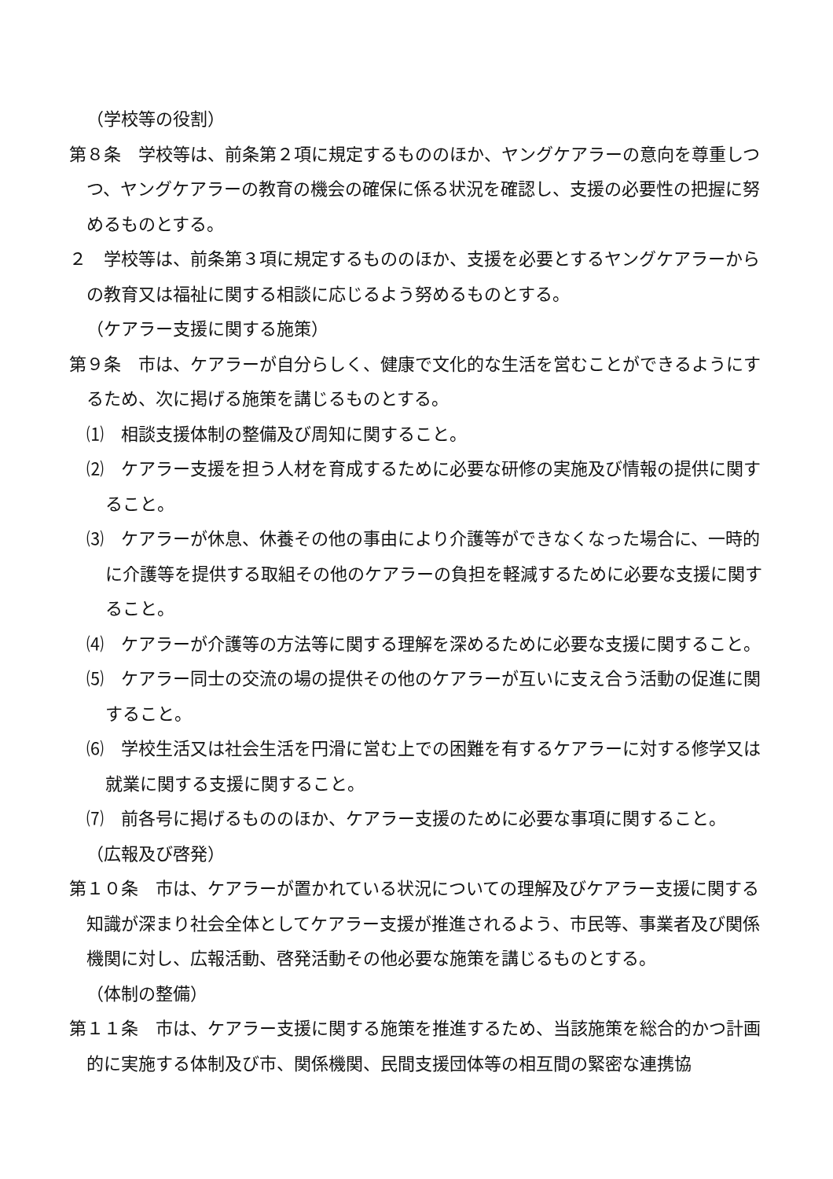（学校等の役割）
第８条　学校等は、前条第２項に規定するもののほか、ヤングケアラーの意向を尊重しつつ、ヤングケアラーの教育の機会の確保に係る状況を確認し、支援の必要性の把握に努めるものとする。
２　学校等は、前条第３項に規定するもののほか、支援を必要とするヤングケアラーからの教育又は福祉に関する相談に応じるよう努めるものとする。
（ケアラー支援に関する施策）
第９条　市は、ケアラーが自分らしく、健康で文化的な生活を営むことができるようにするため、次に掲げる施策を講じるものとする。
⑴　相談支援体制の整備及び周知に関すること。
⑵　ケアラー支援を担う人材を育成するために必要な研修の実施及び情報の提供に関すること。
⑶　ケアラーが休息、休養その他の事由により介護等ができなくなった場合に、一時的に介護等を提供する取組その他のケアラーの負担を軽減するために必要な支援に関すること。
⑷　ケアラーが介護等の方法等に関する理解を深めるために必要な支援に関すること。
⑸　ケアラー同士の交流の場の提供その他のケアラーが互いに支え合う活動の促進に関すること。
⑹　学校生活又は社会生活を円滑に営む上での困難を有するケアラーに対する修学又は就業に関する支援に関すること。
⑺　前各号に掲げるもののほか、ケアラー支援のために必要な事項に関すること。
（広報及び啓発）
第１０条　市は、ケアラーが置かれている状況についての理解及びケアラー支援に関する知識が深まり社会全体としてケアラー支援が推進されるよう、市民等、事業者及び関係機関に対し、広報活動、啓発活動その他必要な施策を講じるものとする。
（体制の整備）
第１１条　市は、ケアラー支援に関する施策を推進するため、当該施策を総合的かつ計画的に実施する体制及び市、関係機関、民間支援団体等の相互間の緊密な連携協